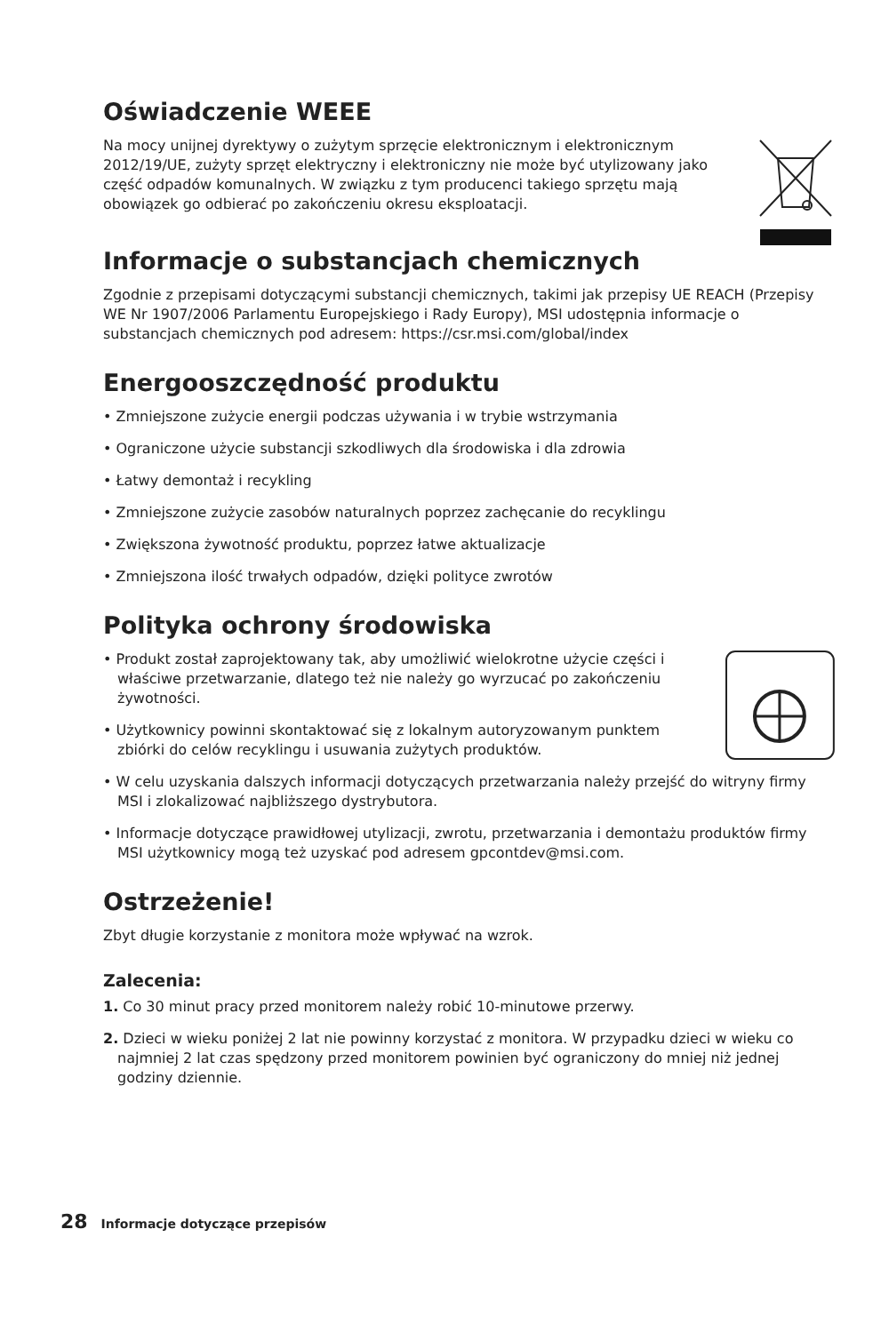Oświadczenie WEEE
Na mocy unijnej dyrektywy o zużytym sprzęcie elektronicznym i elektronicznym 2012/19/UE, zużyty sprzęt elektryczny i elektroniczny nie może być utylizowany jako część odpadów komunalnych. W związku z tym producenci takiego sprzętu mają obowiązek go odbierać po zakończeniu okresu eksploatacji.
Informacje o substancjach chemicznych
Zgodnie z przepisami dotyczącymi substancji chemicznych, takimi jak przepisy UE REACH (Przepisy WE Nr 1907/2006 Parlamentu Europejskiego i Rady Europy), MSI udostępnia informacje o substancjach chemicznych pod adresem: https://csr.msi.com/global/index
Energooszczędność produktu
• Zmniejszone zużycie energii podczas używania i w trybie wstrzymania
• Ograniczone użycie substancji szkodliwych dla środowiska i dla zdrowia
• Łatwy demontaż i recykling
• Zmniejszone zużycie zasobów naturalnych poprzez zachęcanie do recyklingu
• Zwiększona żywotność produktu, poprzez łatwe aktualizacje
• Zmniejszona ilość trwałych odpadów, dzięki polityce zwrotów
Polityka ochrony środowiska
• Produkt został zaprojektowany tak, aby umożliwić wielokrotne użycie części i właściwe przetwarzanie, dlatego też nie należy go wyrzucać po zakończeniu żywotności.
• Użytkownicy powinni skontaktować się z lokalnym autoryzowanym punktem zbiórki do celów recyklingu i usuwania zużytych produktów.
• W celu uzyskania dalszych informacji dotyczących przetwarzania należy przejść do witryny firmy MSI i zlokalizować najbliższego dystrybutora.
• Informacje dotyczące prawidłowej utylizacji, zwrotu, przetwarzania i demontażu produktów firmy MSI użytkownicy mogą też uzyskać pod adresem gpcontdev@msi.com.
Ostrzeżenie!
Zbyt długie korzystanie z monitora może wpływać na wzrok.
Zalecenia:
1. Co 30 minut pracy przed monitorem należy robić 10-minutowe przerwy.
2. Dzieci w wieku poniżej 2 lat nie powinny korzystać z monitora. W przypadku dzieci w wieku co najmniej 2 lat czas spędzony przed monitorem powinien być ograniczony do mniej niż jednej godziny dziennie.
28 Informacje dotyczące przepisów